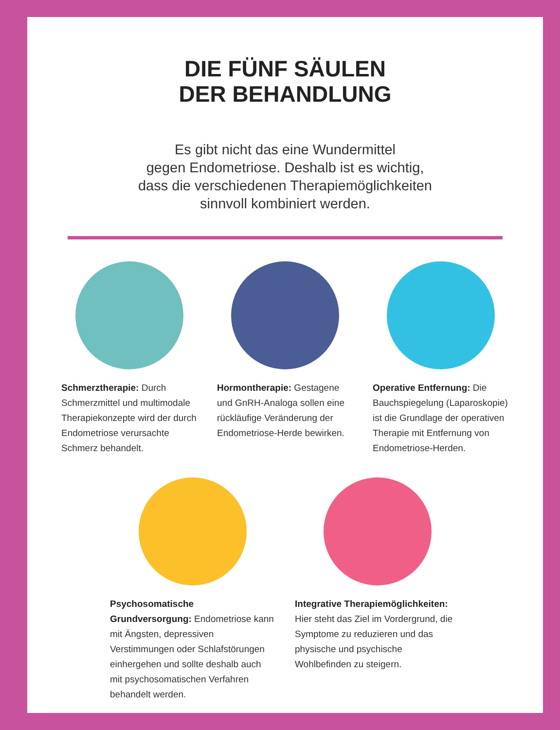DIE FÜNF SÄULEN
DER BEHANDLUNG
Es gibt nicht das eine Wundermittel
gegen Endometriose. Deshalb ist es wichtig,
dass die verschiedenen Therapiemöglichkeiten
sinnvoll kombiniert werden.
Schmerztherapie: Durch Schmerzmittel und multimodale Therapiekonzepte wird der durch Endometriose verursachte Schmerz behandelt.
Hormontherapie: Gestagene und GnRH-Analoga sollen eine rückläufige Veränderung der Endometriose-Herde bewirken.
Operative Entfernung: Die Bauchspiegelung (Laparoskopie) ist die Grundlage der operativen Therapie mit Entfernung von Endometriose-Herden.
Psychosomatische Grundversorgung: Endometriose kann mit Ängsten, depressiven Verstimmungen oder Schlafstörungen einhergehen und sollte deshalb auch mit psychosomatischen Verfahren behandelt werden.
Integrative Therapiemöglichkeiten: Hier steht das Ziel im Vordergrund, die Symptome zu reduzieren und das physische und psychische Wohlbefinden zu steigern.